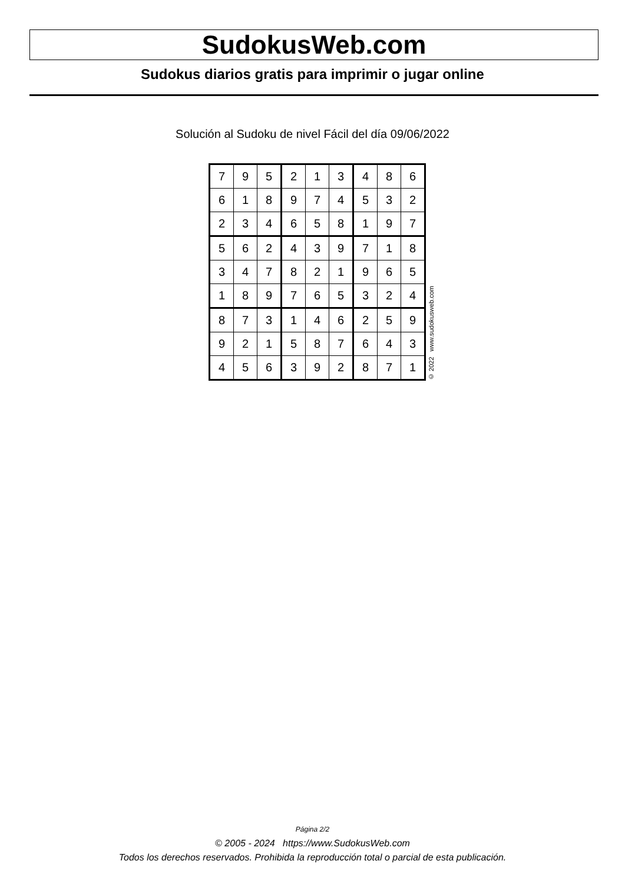SudokusWeb.com
Sudokus diarios gratis para imprimir o jugar online
Solución al Sudoku de nivel Fácil del día 09/06/2022
| 7 | 9 | 5 | 2 | 1 | 3 | 4 | 8 | 6 |
| 6 | 1 | 8 | 9 | 7 | 4 | 5 | 3 | 2 |
| 2 | 3 | 4 | 6 | 5 | 8 | 1 | 9 | 7 |
| 5 | 6 | 2 | 4 | 3 | 9 | 7 | 1 | 8 |
| 3 | 4 | 7 | 8 | 2 | 1 | 9 | 6 | 5 |
| 1 | 8 | 9 | 7 | 6 | 5 | 3 | 2 | 4 |
| 8 | 7 | 3 | 1 | 4 | 6 | 2 | 5 | 9 |
| 9 | 2 | 1 | 5 | 8 | 7 | 6 | 4 | 3 |
| 4 | 5 | 6 | 3 | 9 | 2 | 8 | 7 | 1 |
© 2022 www.sudokusweb.com
Página 2/2
© 2005 - 2024 https://www.SudokusWeb.com
Todos los derechos reservados. Prohibida la reproducción total o parcial de esta publicación.